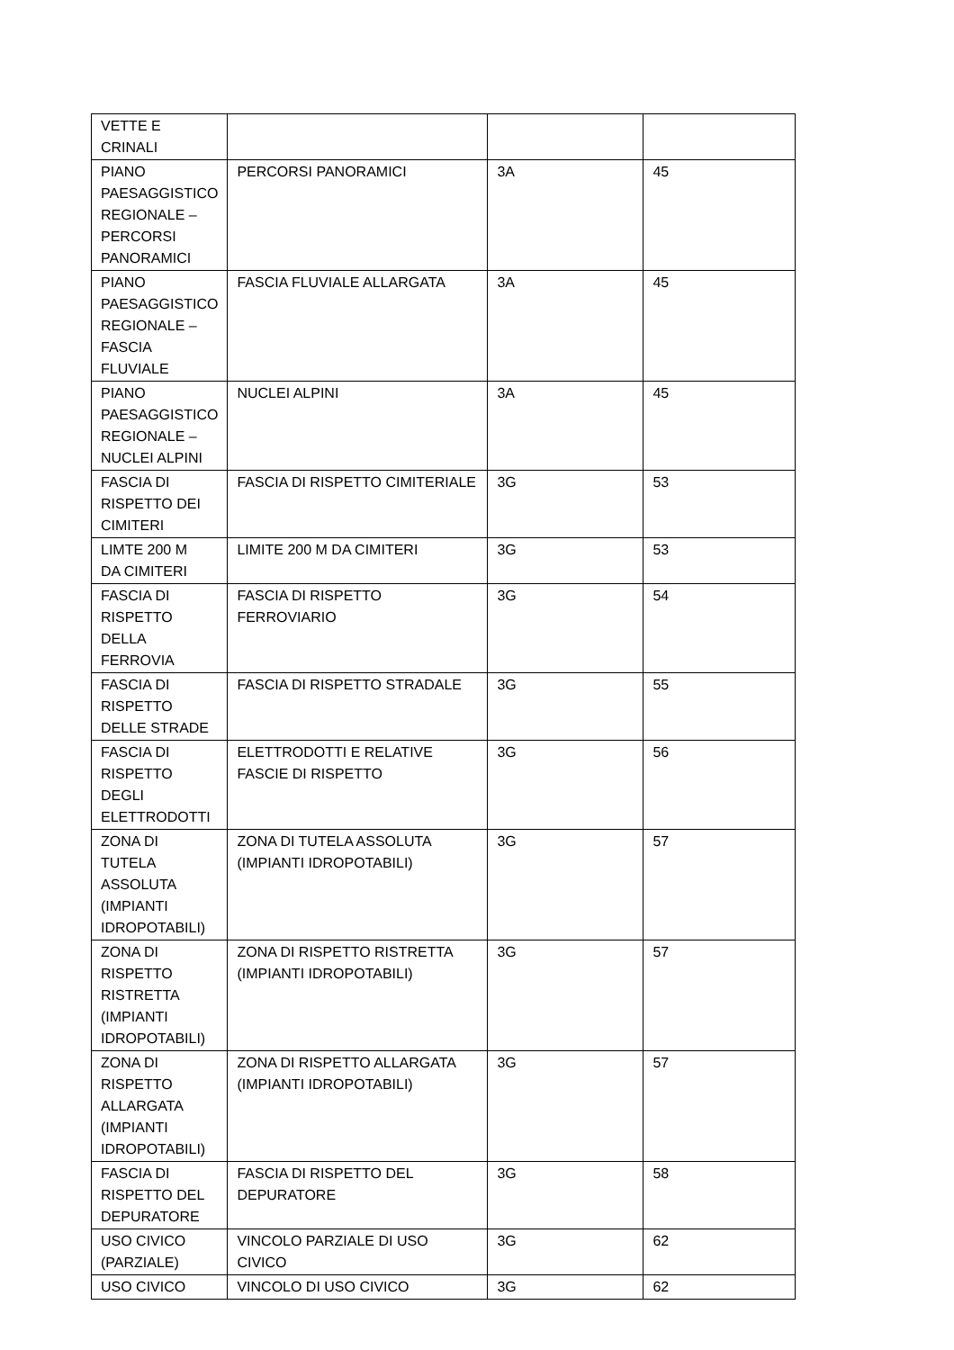| VETTE E CRINALI | | | |
| PIANO PAESAGGISTICO REGIONALE – PERCORSI PANORAMICI | PERCORSI PANORAMICI | 3A | 45 |
| PIANO PAESAGGISTICO REGIONALE – FASCIA FLUVIALE | FASCIA FLUVIALE ALLARGATA | 3A | 45 |
| PIANO PAESAGGISTICO REGIONALE – NUCLEI ALPINI | NUCLEI ALPINI | 3A | 45 |
| FASCIA DI RISPETTO DEI CIMITERI | FASCIA DI RISPETTO CIMITERIALE | 3G | 53 |
| LIMTE 200 M DA CIMITERI | LIMITE 200 M DA CIMITERI | 3G | 53 |
| FASCIA DI RISPETTO DELLA FERROVIA | FASCIA DI RISPETTO FERROVIARIO | 3G | 54 |
| FASCIA DI RISPETTO DELLE STRADE | FASCIA DI RISPETTO STRADALE | 3G | 55 |
| FASCIA DI RISPETTO DEGLI ELETTRODOTTI | ELETTRODOTTI E RELATIVE FASCIE DI RISPETTO | 3G | 56 |
| ZONA DI TUTELA ASSOLUTA (IMPIANTI IDROPOTABILI) | ZONA DI TUTELA ASSOLUTA (IMPIANTI IDROPOTABILI) | 3G | 57 |
| ZONA DI RISPETTO RISTRETTA (IMPIANTI IDROPOTABILI) | ZONA DI RISPETTO RISTRETTA (IMPIANTI IDROPOTABILI) | 3G | 57 |
| ZONA DI RISPETTO ALLARGATA (IMPIANTI IDROPOTABILI) | ZONA DI RISPETTO ALLARGATA (IMPIANTI IDROPOTABILI) | 3G | 57 |
| FASCIA DI RISPETTO DEL DEPURATORE | FASCIA DI RISPETTO DEL DEPURATORE | 3G | 58 |
| USO CIVICO (PARZIALE) | VINCOLO PARZIALE DI USO CIVICO | 3G | 62 |
| USO CIVICO | VINCOLO DI USO CIVICO | 3G | 62 |